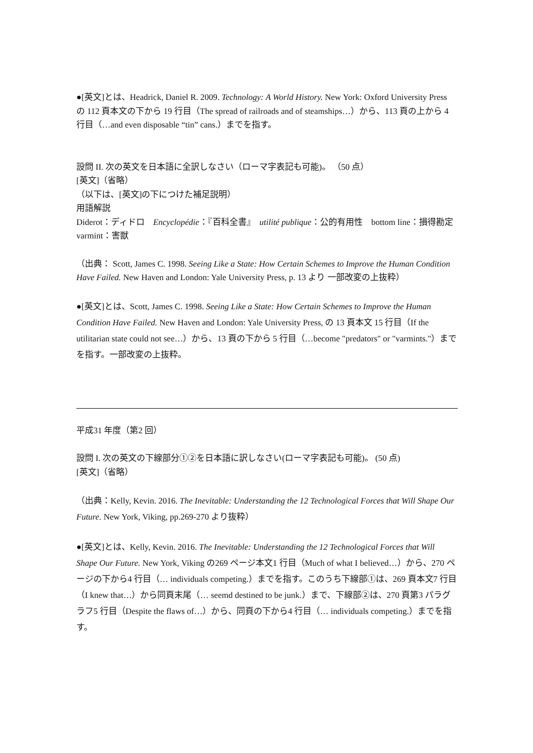●[英文]とは、Headrick, Daniel R. 2009. Technology: A World History. New York: Oxford University Press の 112 頁本文の下から 19 行目（The spread of railroads and of steamships…）から、113 頁の上から 4 行目（…and even disposable “tin” cans.）までを指す。
設問 II. 次の英文を日本語に全訳しなさい（ローマ字表記も可能)。 （50 点）
[英文]（省略）
（以下は、[英文]の下につけた補足説明）
用語解説
Diderot：ディドロ　Encyclopédie：『百科全書』　utilité publique：公的有用性　bottom line：損得勘定
varmint：害獣
（出典： Scott, James C. 1998. Seeing Like a State: How Certain Schemes to Improve the Human Condition Have Failed. New Haven and London: Yale University Press, p. 13 より 一部改変の上抜粋）
●[英文]とは、Scott, James C. 1998. Seeing Like a State: How Certain Schemes to Improve the Human Condition Have Failed. New Haven and London: Yale University Press, の 13 頁本文 15 行目（If the utilitarian state could not see…）から、13 頁の下から 5 行目（…become "predators" or "varmints."）までを指す。一部改変の上抜粋。
平成31 年度（第2 回）
設問 I. 次の英文の下線部分①②を日本語に訳しなさい(ローマ字表記も可能)。 (50 点)
[英文]（省略）
（出典：Kelly, Kevin. 2016. The Inevitable: Understanding the 12 Technological Forces that Will Shape Our Future. New York, Viking, pp.269-270 より抜粋）
●[英文]とは、Kelly, Kevin. 2016. The Inevitable: Understanding the 12 Technological Forces that Will Shape Our Future. New York, Viking の269 ページ本文1 行目（Much of what I believed…）から、270 ページの下から4 行目（… individuals competing.）までを指す。このうち下線部①は、269 頁本文7 行目（I knew that…）から同頁末尾（… seemd destined to be junk.）まで、下線部②は、270 頁第3 パラグラフ5 行目（Despite the flaws of…）から、同頁の下から4 行目（… individuals competing.）までを指す。